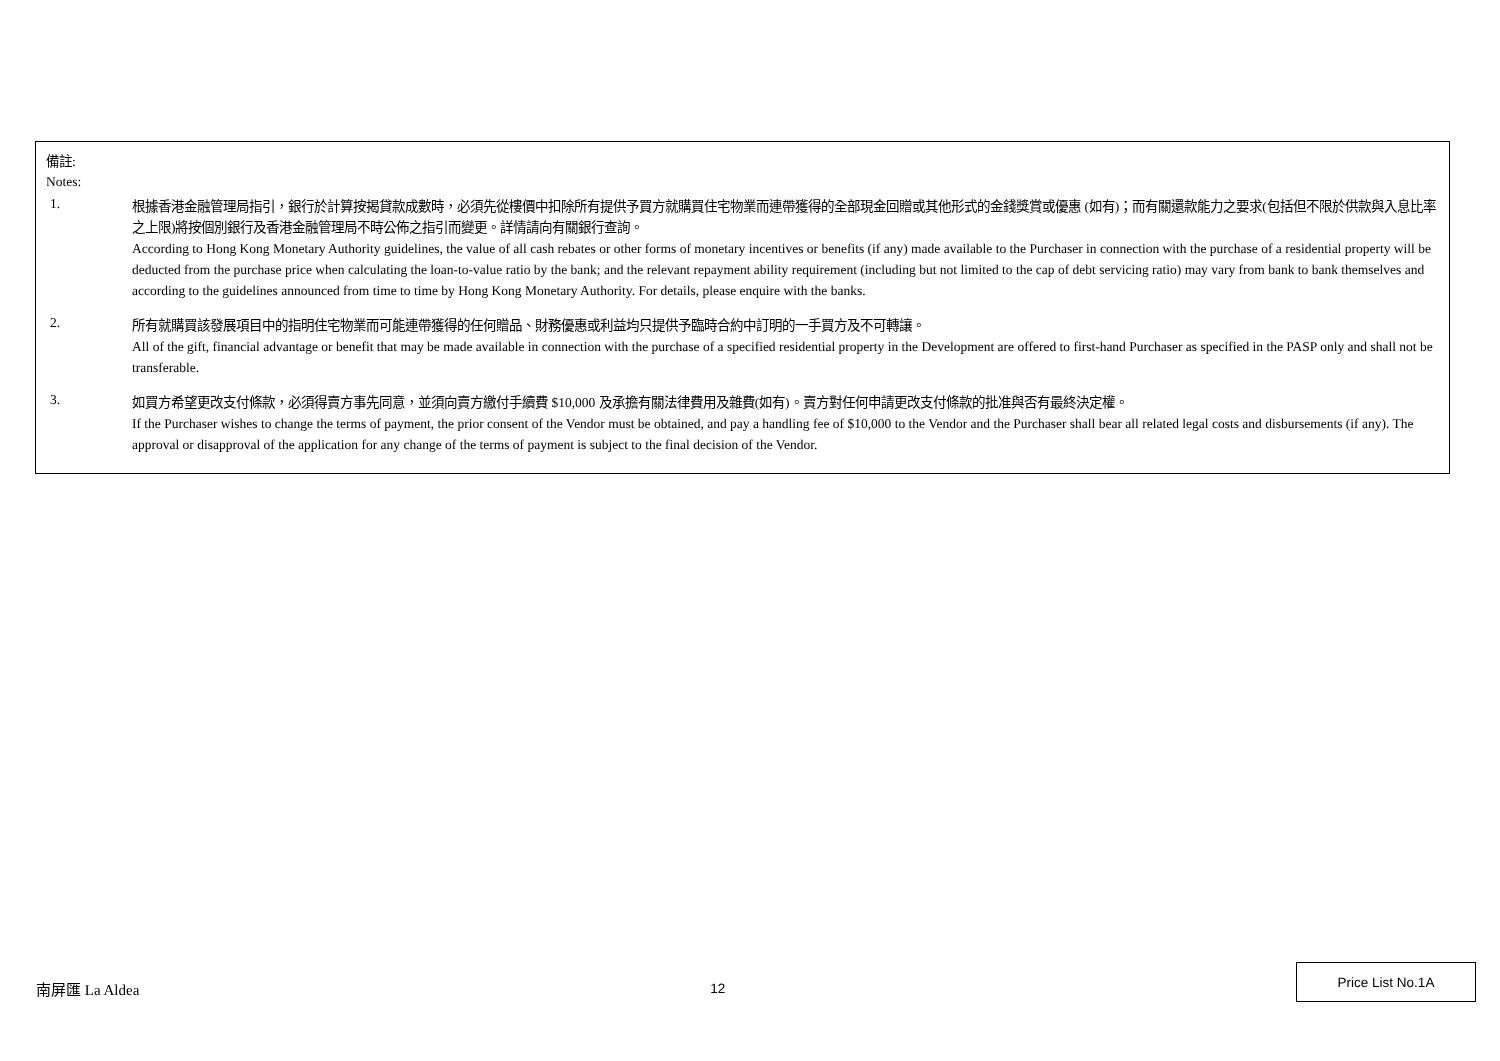備註:
Notes:
1.
根據香港金融管理局指引，銀行於計算按揭貸款成數時，必須先從樓價中扣除所有提供予買方就購買住宅物業而連帶獲得的全部現金回贈或其他形式的金錢獎賞或優惠 (如有)；而有關還款能力之要求(包括但不限於供款與入息比率之上限)將按個別銀行及香港金融管理局不時公佈之指引而變更。詳情請向有關銀行查詢。
According to Hong Kong Monetary Authority guidelines, the value of all cash rebates or other forms of monetary incentives or benefits (if any) made available to the Purchaser in connection with the purchase of a residential property will be deducted from the purchase price when calculating the loan-to-value ratio by the bank; and the relevant repayment ability requirement (including but not limited to the cap of debt servicing ratio) may vary from bank to bank themselves and according to the guidelines announced from time to time by Hong Kong Monetary Authority. For details, please enquire with the banks.
2.
所有就購買該發展項目中的指明住宅物業而可能連帶獲得的任何贈品、財務優惠或利益均只提供予臨時合約中訂明的一手買方及不可轉讓。
All of the gift, financial advantage or benefit that may be made available in connection with the purchase of a specified residential property in the Development are offered to first-hand Purchaser as specified in the PASP only and shall not be transferable.
3.
如買方希望更改支付條款，必須得賣方事先同意，並須向賣方繳付手續費 $10,000 及承擔有關法律費用及雜費(如有)。賣方對任何申請更改支付條款的批准與否有最終決定權。
If the Purchaser wishes to change the terms of payment, the prior consent of the Vendor must be obtained, and pay a handling fee of $10,000 to the Vendor and the Purchaser shall bear all related legal costs and disbursements (if any). The approval or disapproval of the application for any change of the terms of payment is subject to the final decision of the Vendor.
南屏匯 La Aldea 12
Price List No.1A